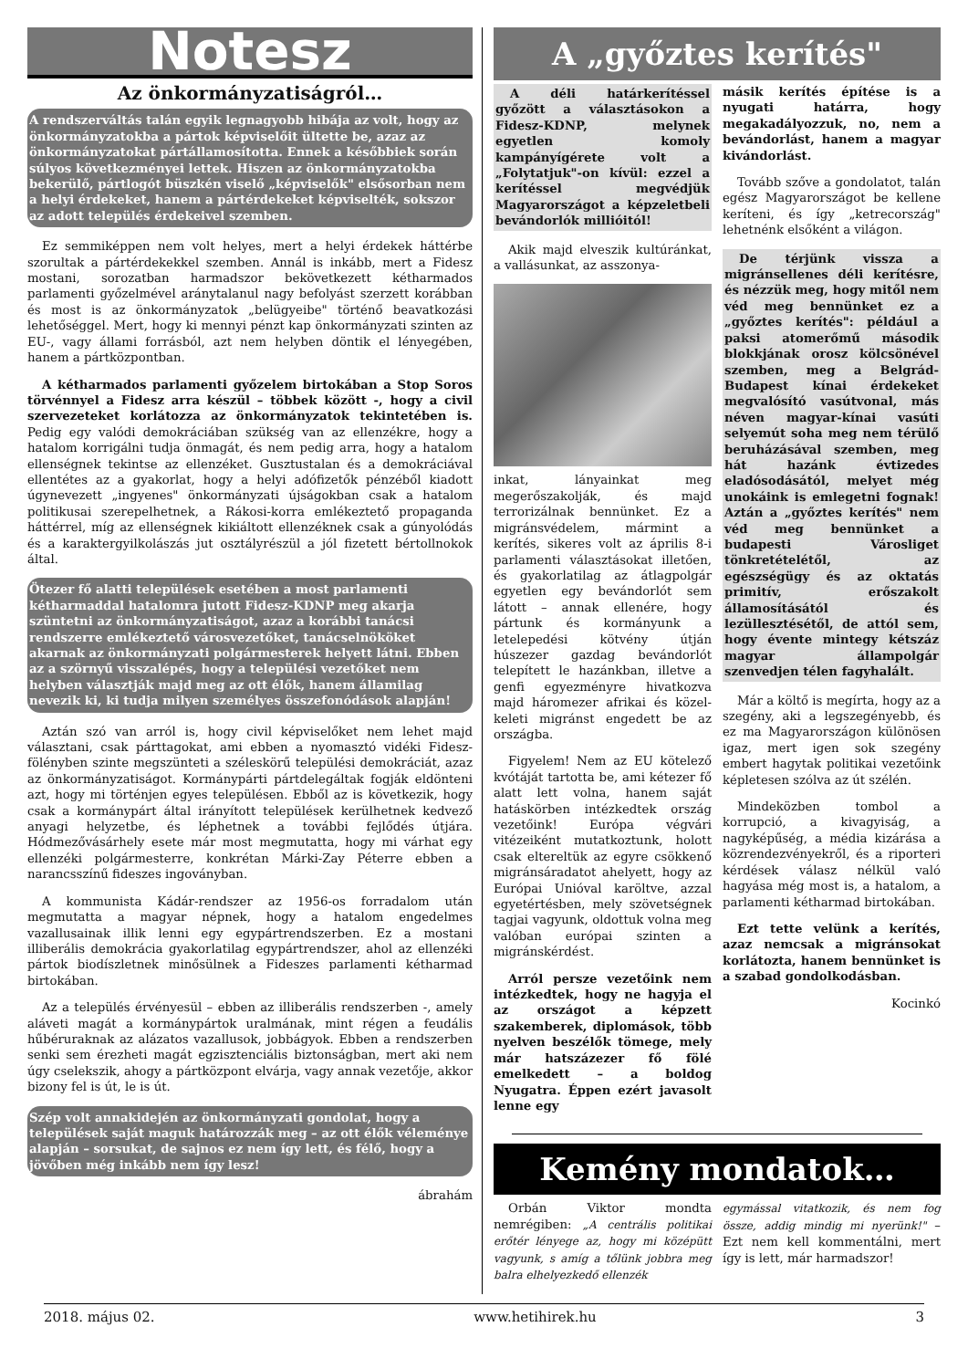Notesz
Az önkormányzatiságról…
A rendszerváltás talán egyik legnagyobb hibája az volt, hogy az önkormányzatokba a pártok képviselőit ültette be, azaz az önkormányzatokat pártállamosította. Ennek a későbbiek során súlyos következményei lettek. Hiszen az önkormányzatokba bekerülő, pártlogót büszkén viselő „képviselők" elsősorban nem a helyi érdekeket, hanem a pártérdekeket képviselték, sokszor az adott település érdekeivel szemben.
Ez semmiképpen nem volt helyes, mert a helyi érdekek háttérbe szorultak a pártérdekekkel szemben. Annál is inkább, mert a Fidesz mostani, sorozatban harmadszor bekövetkezett kétharmados parlamenti győzelmével aránytalanul nagy befolyást szerzett korábban és most is az önkormányzatok „belügyeibe" történő beavatkozási lehetőséggel. Mert, hogy ki mennyi pénzt kap önkormányzati szinten az EU-, vagy állami forrásból, azt nem helyben döntik el lényegében, hanem a pártközpontban.
A kétharmados parlamenti győzelem birtokában a Stop Soros törvénnyel a Fidesz arra készül – többek között -, hogy a civil szervezeteket korlátozza az önkormányzatok tekintetében is. Pedig egy valódi demokráciában szükség van az ellenzékre, hogy a hatalom korrigálni tudja önmagát, és nem pedig arra, hogy a hatalom ellenségnek tekintse az ellenzéket. Gusztustalan és a demokráciával ellentétes az a gyakorlat, hogy a helyi adófizetők pénzéből kiadott úgynevezett „ingyenes" önkormányzati újságokban csak a hatalom politikusai szerepelhetnek, a Rákosi-korra emlékeztető propaganda háttérrel, míg az ellenségnek kikiáltott ellenzéknek csak a gúnyolódás és a karaktergyilkolászás jut osztályrészül a jól fizetett bértollnokok által.
Ötezer fő alatti települések esetében a most parlamenti kétharmaddal hatalomra jutott Fidesz-KDNP meg akarja szüntetni az önkormányzatiságot, azaz a korábbi tanácsi rendszerre emlékeztető városvezetőket, tanácselnököket akarnak az önkormányzati polgármesterek helyett látni. Ebben az a szörnyű visszalépés, hogy a települési vezetőket nem helyben választják majd meg az ott élők, hanem államilag nevezik ki, ki tudja milyen személyes összefonódások alapján!
Aztán szó van arról is, hogy civil képviselőket nem lehet majd választani, csak párttagokat, ami ebben a nyomasztó vidéki Fidesz-fölényben szinte megszünteti a széleskörű települési demokráciát, azaz az önkormányzatiságot. Kormánypárti pártdelegáltak fogják eldönteni azt, hogy mi történjen egyes településen. Ebből az is következik, hogy csak a kormánypárt által irányított települések kerülhetnek kedvező anyagi helyzetbe, és léphetnek a további fejlődés útjára. Hódmezővásárhely esete már most megmutatta, hogy mi várhat egy ellenzéki polgármesterre, konkrétan Márki-Zay Péterre ebben a narancsszínű fideszes ingoványban.
A kommunista Kádár-rendszer az 1956-os forradalom után megmutatta a magyar népnek, hogy a hatalom engedelmes vazallusainak illik lenni egy egypártrendszerben. Ez a mostani illiberális demokrácia gyakorlatilag egypártrendszer, ahol az ellenzéki pártok biodíszletnek minősülnek a Fideszes parlamenti kétharmad birtokában.
Az a település érvényesül – ebben az illiberális rendszerben -, amely aláveti magát a kormánypártok uralmának, mint régen a feudális hűbéruraknak az alázatos vazallusok, jobbágyok. Ebben a rendszerben senki sem érezheti magát egzisztenciális biztonságban, mert aki nem úgy cselekszik, ahogy a pártközpont elvárja, vagy annak vezetője, akkor bizony fel is út, le is út.
Szép volt annakidején az önkormányzati gondolat, hogy a települések saját maguk határozzák meg – az ott élők véleménye alapján – sorsukat, de sajnos ez nem így lett, és félő, hogy a jövőben még inkább nem így lesz!
ábrahám
A „győztes kerítés"
A déli határkerítéssel győzött a választásokon a Fidesz-KDNP, melynek egyetlen komoly kampányígérete volt a „Folytatjuk"-on kívül: ezzel a kerítéssel megvédjük Magyarországot a képzeletbeli bevándorlók millióitól!
Akik majd elveszik kultúránkat, a vallásunkat, az asszonya-
inkat, lányainkat meg megerőszakolják, és majd terrorizálnak bennünket. Ez a migránsvédelem, mármint a kerítés, sikeres volt az április 8-i parlamenti választásokat illetően, és gyakorlatilag az átlagpolgár egyetlen egy bevándorlót sem látott – annak ellenére, hogy pártunk és kormányunk a letelepedési kötvény útján húszezer gazdag bevándorlót telepített le hazánkban, illetve a genfi egyezményre hivatkozva majd háromezer afrikai és közel-keleti migránst engedett be az országba.
Figyelem! Nem az EU kötelező kvótáját tartotta be, ami kétezer fő alatt lett volna, hanem saját hatáskörben intézkedtek ország vezetőink! Európa végvári vitézeiként mutatkoztunk, holott csak eltereltük az egyre csökkenő migránsáradatot ahelyett, hogy az Európai Unióval karöltve, azzal egyetértésben, mely szövetségnek tagjai vagyunk, oldottuk volna meg valóban európai szinten a migránskérdést.
Arról persze vezetőink nem intézkedtek, hogy ne hagyja el az országot a képzett szakemberek, diplomások, több nyelven beszélők tömege, mely már hatszázezer fő fölé emelkedett – a boldog Nyugatra. Éppen ezért javasolt lenne egy
másik kerítés építése is a nyugati határra, hogy megakadályozzuk, no, nem a bevándorlást, hanem a magyar kivándorlást.
Tovább szőve a gondolatot, talán egész Magyarországot be kellene keríteni, és így „ketrecország" lehetnénk elsőként a világon.
De térjünk vissza a migránsellenes déli kerítésre, és nézzük meg, hogy mitől nem véd meg bennünket ez a „győztes kerítés": például a paksi atomerőmű második blokkjának orosz kölcsönével szemben, meg a Belgrád-Budapest kínai érdekeket megvalósító vasútvonal, más néven magyar-kínai vasúti selyemút soha meg nem térülő beruházásával szemben, meg hát hazánk évtizedes eladósodásától, melyet még unokáink is emlegetni fognak! Aztán a „győztes kerítés" nem véd meg bennünket a budapesti Városliget tönkretételétől, az egészségügy és az oktatás primitív, erőszakolt államosításától és lezüllesztésétől, de attól sem, hogy évente mintegy kétszáz magyar állampolgár szenvedjen télen fagyhalált.
Már a költő is megírta, hogy az a szegény, aki a legszegényebb, és ez ma Magyarországon különösen igaz, mert igen sok szegény embert hagytak politikai vezetőink képletesen szólva az út szélén.
Mindeközben tombol a korrupció, a kivagyiság, a nagyképűség, a média kizárása a közrendezvényekről, és a riporteri kérdések válasz nélkül való hagyása még most is, a hatalom, a parlamenti kétharmad birtokában.
Ezt tette velünk a kerítés, azaz nemcsak a migránsokat korlátozta, hanem bennünket is a szabad gondolkodásban.
Kocinkó
Kemény mondatok…
Orbán Viktor mondta nemrégiben: „A centrális politikai erőtér lényege az, hogy mi középütt vagyunk, s amíg a tőlünk jobbra meg balra elhelyezkedő ellenzék
egymással vitatkozik, és nem fog össze, addig mindig mi nyerünk!" – Ezt nem kell kommentálni, mert így is lett, már harmadszor!
2018. május 02. www.hetihirek.hu 3